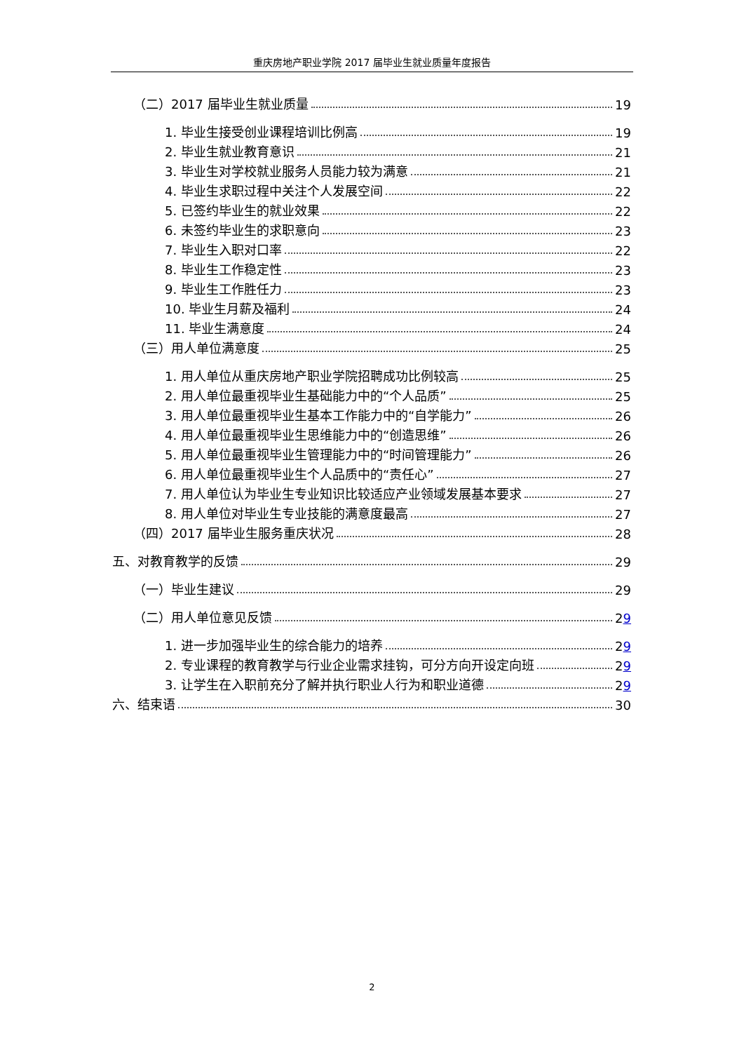重庆房地产职业学院 2017 届毕业生就业质量年度报告
（二）2017 届毕业生就业质量 19
1. 毕业生接受创业课程培训比例高 19
2. 毕业生就业教育意识 21
3. 毕业生对学校就业服务人员能力较为满意 21
4. 毕业生求职过程中关注个人发展空间 22
5. 已签约毕业生的就业效果 22
6. 未签约毕业生的求职意向 23
7. 毕业生入职对口率 22
8. 毕业生工作稳定性 23
9. 毕业生工作胜任力 23
10. 毕业生月薪及福利 24
11. 毕业生满意度 24
（三）用人单位满意度 25
1. 用人单位从重庆房地产职业学院招聘成功比例较高 25
2. 用人单位最重视毕业生基础能力中的“个人品质” 25
3. 用人单位最重视毕业生基本工作能力中的“自学能力” 26
4. 用人单位最重视毕业生思维能力中的“创造思维” 26
5. 用人单位最重视毕业生管理能力中的“时间管理能力” 26
6. 用人单位最重视毕业生个人品质中的“责任心” 27
7. 用人单位认为毕业生专业知识比较适应产业领域发展基本要求 27
8. 用人单位对毕业生专业技能的满意度最高 27
（四）2017 届毕业生服务重庆状况 28
五、对教育教学的反馈 29
（一）毕业生建议 29
（二）用人单位意见反馈 29
1. 进一步加强毕业生的综合能力的培养 29
2. 专业课程的教育教学与行业企业需求挂钩，可分方向开设定向班 29
3. 让学生在入职前充分了解并执行职业人行为和职业道德 29
六、结束语 30
2